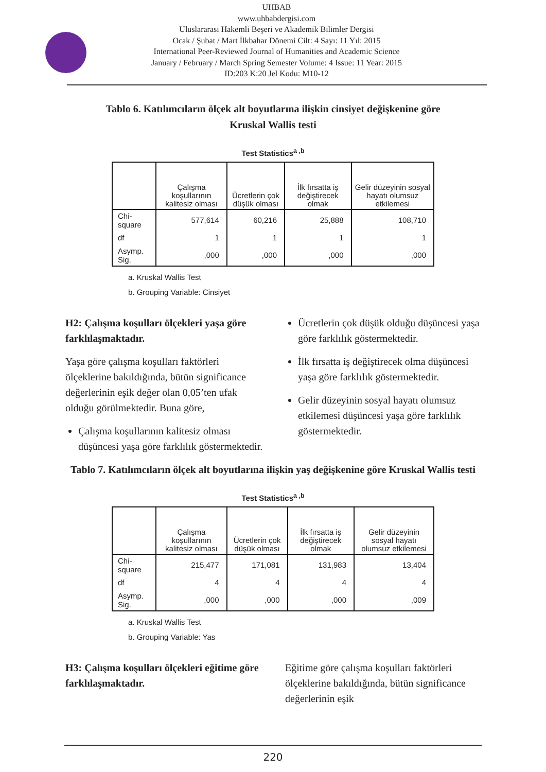UHBAB
www.uhbabdergisi.com
Uluslararası Hakemli Beşeri ve Akademik Bilimler Dergisi
Ocak / Şubat / Mart İlkbahar Dönemi Cilt: 4 Sayı: 11 Yıl: 2015
International Peer-Reviewed Journal of Humanities and Academic Science
January / February / March Spring Semester Volume: 4 Issue: 11 Year: 2015
ID:203 K:20 Jel Kodu: M10-12
Tablo 6. Katılımcıların ölçek alt boyutlarına ilişkin cinsiyet değişkenine göre Kruskal Wallis testi
Test Statistics<sup>a ,b</sup>
| | Çalışma koşullarının kalitesiz olması | Ücretlerin çok düşük olması | İlk fırsatta iş değiştirecek olmak | Gelir düzeyinin sosyal hayatı olumsuz etkilemesi |
| --- | --- | --- | --- | --- |
| Chi-square | 577,614 | 60,216 | 25,888 | 108,710 |
| df | 1 | 1 | 1 | 1 |
| Asymp. Sig. | ,000 | ,000 | ,000 | ,000 |
a. Kruskal Wallis Test
b. Grouping Variable: Cinsiyet
H2: Çalışma koşulları ölçekleri yaşa göre farklılaşmaktadır.
Yaşa göre çalışma koşulları faktörleri ölçeklerine bakıldığında, bütün significance değerlerinin eşik değer olan 0,05’ten ufak olduğu görülmektedir. Buna göre,
Çalışma koşullarının kalitesiz olması düşüncesi yaşa göre farklılık göstermektedir.
Ücretlerin çok düşük olduğu düşüncesi yaşa göre farklılık göstermektedir.
İlk fırsatta iş değiştirecek olma düşüncesi yaşa göre farklılık göstermektedir.
Gelir düzeyinin sosyal hayatı olumsuz etkilemesi düşüncesi yaşa göre farklılık göstermektedir.
Tablo 7. Katılımcıların ölçek alt boyutlarına ilişkin yaş değişkenine göre Kruskal Wallis testi
Test Statistics<sup>a ,b</sup>
| | Çalışma koşullarının kalitesiz olması | Ücretlerin çok düşük olması | İlk fırsatta iş değiştirecek olmak | Gelir düzeyinin sosyal hayatı olumsuz etkilemesi |
| --- | --- | --- | --- | --- |
| Chi-square | 215,477 | 171,081 | 131,983 | 13,404 |
| df | 4 | 4 | 4 | 4 |
| Asymp. Sig. | ,000 | ,000 | ,000 | ,009 |
a. Kruskal Wallis Test
b. Grouping Variable: Yas
H3: Çalışma koşulları ölçekleri eğitime göre farklılaşmaktadır.
Eğitime göre çalışma koşulları faktörleri ölçeklerine bakıldığında, bütün significance değerlerinin eşik
220